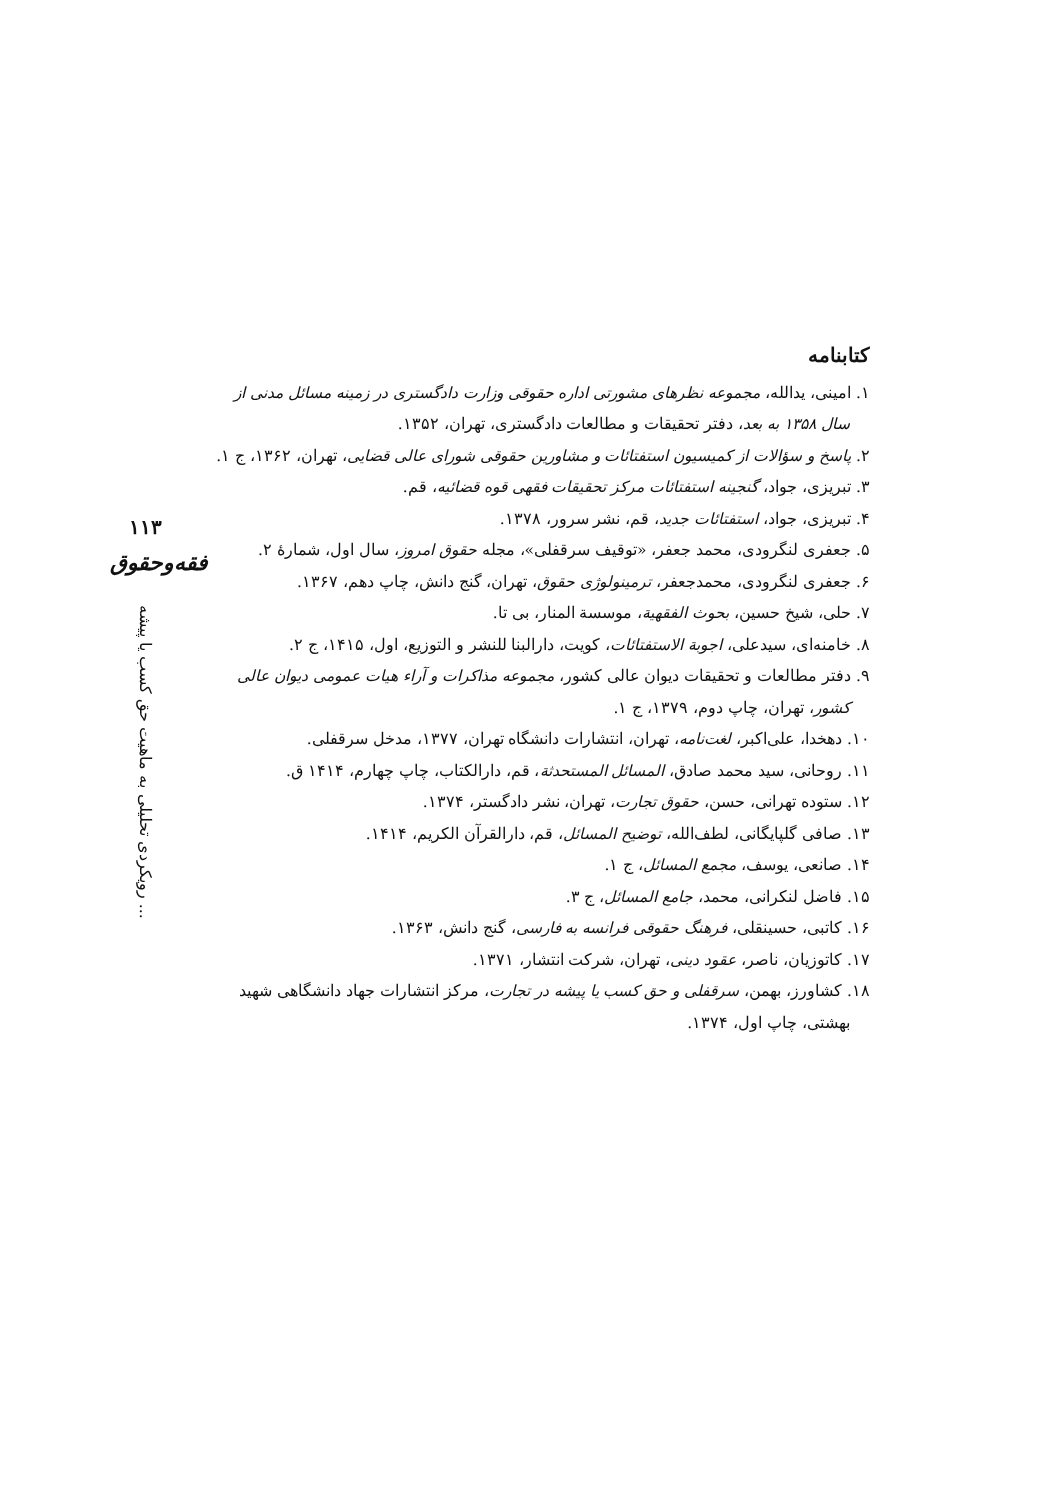۱۱۳
فقه‌وحقوق
رویکردی تحلیلی به ماهیت حق کسب یا پیشه ...
کتابنامه
۱. امینی، یدالله، مجموعه نظرهای مشورتی اداره حقوقی وزارت دادگستری در زمینه مسائل مدنی از سال ۱۳۵۸ به بعد، دفتر تحقیقات و مطالعات دادگستری، تهران، ۱۳۵۲.
۲. پاسخ و سؤالات از کمیسیون استفتائات و مشاورین حقوقی شورای عالی قضایی، تهران، ۱۳۶۲، ج ۱.
۳. تبریزی، جواد، گنجینه استفتائات مرکز تحقیقات فقهی قوه قضائیه، قم.
۴. تبریزی، جواد، استفتائات جدید، قم، نشر سرور، ۱۳۷۸.
۵. جعفری لنگرودی، محمد جعفر، «توقیف سرقفلی»، مجله حقوق امروز، سال اول، شمارهٔ ۲.
۶. جعفری لنگرودی، محمدجعفر، ترمینولوژی حقوق، تهران، گنج دانش، چاپ دهم، ۱۳۶۷.
۷. حلی، شیخ حسین، بحوث الفقهیة، موسسة المنار، بی تا.
۸. خامنه‌ای، سیدعلی، اجوبة الاستفتائات، کویت، دارالبنا للنشر و التوزیع، اول، ۱۴۱۵، ج ۲.
۹. دفتر مطالعات و تحقیقات دیوان عالی کشور، مجموعه مذاکرات و آراء هیات عمومی دیوان عالی کشور، تهران، چاپ دوم، ۱۳۷۹، ج ۱.
۱۰. دهخدا، علی‌اکبر، لغت‌نامه، تهران، انتشارات دانشگاه تهران، ۱۳۷۷، مدخل سرقفلی.
۱۱. روحانی، سید محمد صادق، المسائل المستحدثة، قم، دارالکتاب، چاپ چهارم، ۱۴۱۴ ق.
۱۲. ستوده تهرانی، حسن، حقوق تجارت، تهران، نشر دادگستر، ۱۳۷۴.
۱۳. صافی گلپایگانی، لطف‌الله، توضیح المسائل، قم، دارالقرآن الکریم، ۱۴۱۴.
۱۴. صانعی، یوسف، مجمع المسائل، ج ۱.
۱۵. فاضل لنکرانی، محمد، جامع المسائل، ج ۳.
۱۶. کاتبی، حسینقلی، فرهنگ حقوقی فرانسه به فارسی، گنج دانش، ۱۳۶۳.
۱۷. کاتوزیان، ناصر، عقود دینی، تهران، شرکت انتشار، ۱۳۷۱.
۱۸. کشاورز، بهمن، سرقفلی و حق کسب یا پیشه در تجارت، مرکز انتشارات جهاد دانشگاهی شهید بهشتی، چاپ اول، ۱۳۷۴.